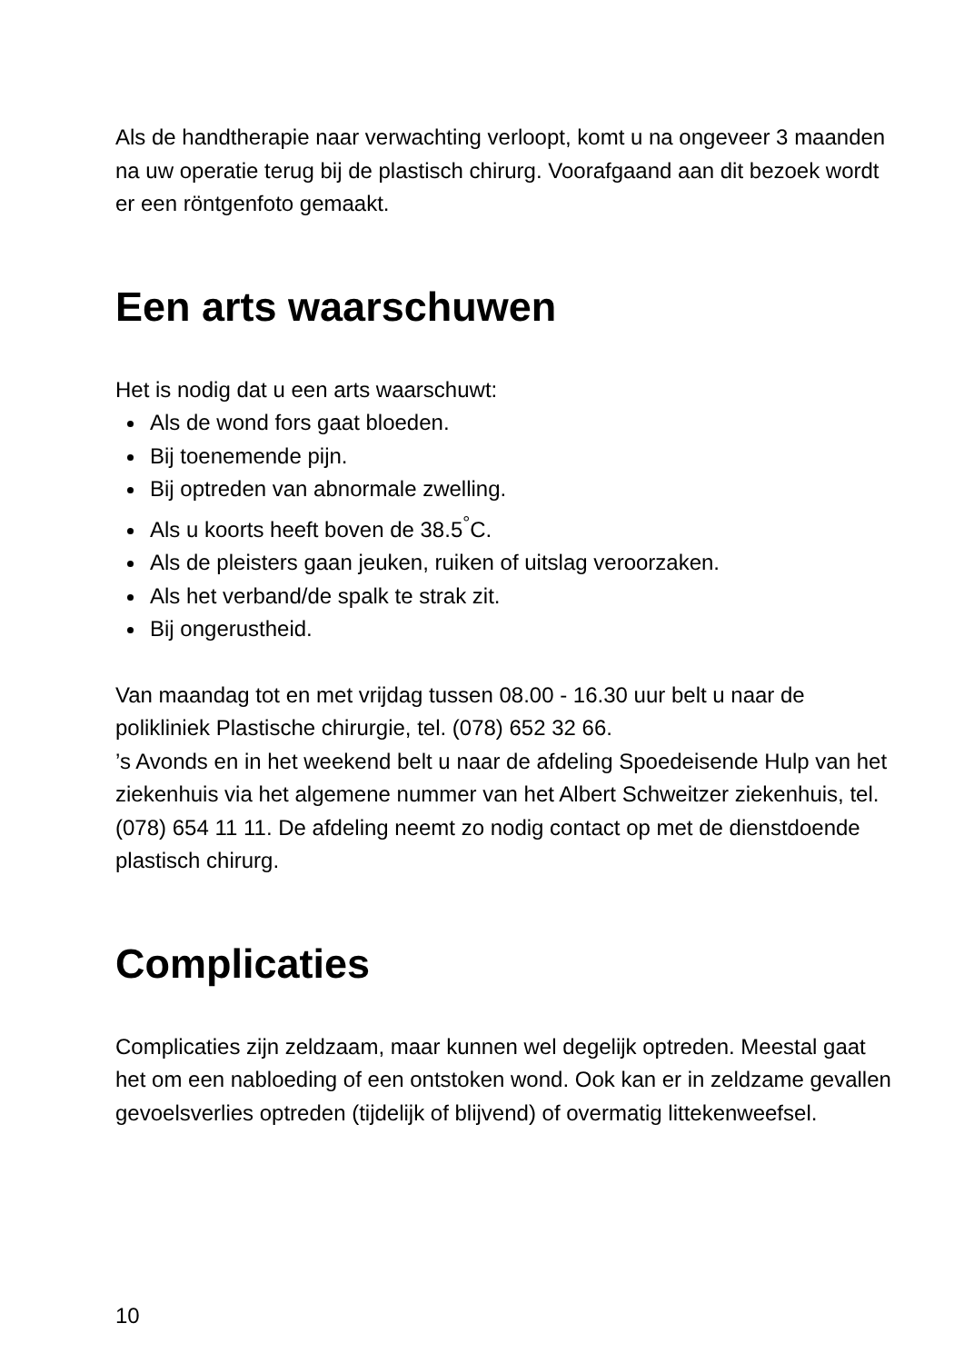Als de handtherapie naar verwachting verloopt, komt u na ongeveer 3 maanden na uw operatie terug bij de plastisch chirurg. Voorafgaand aan dit bezoek wordt er een röntgenfoto gemaakt.
Een arts waarschuwen
Het is nodig dat u een arts waarschuwt:
Als de wond fors gaat bloeden.
Bij toenemende pijn.
Bij optreden van abnormale zwelling.
Als u koorts heeft boven de 38.5<sup>°</sup>C.
Als de pleisters gaan jeuken, ruiken of uitslag veroorzaken.
Als het verband/de spalk te strak zit.
Bij ongerustheid.
Van maandag tot en met vrijdag tussen 08.00 - 16.30 uur belt u naar de polikliniek Plastische chirurgie, tel. (078) 652 32 66.
’s Avonds en in het weekend belt u naar de afdeling Spoedeisende Hulp van het ziekenhuis via het algemene nummer van het Albert Schweitzer ziekenhuis, tel. (078) 654 11 11. De afdeling neemt zo nodig contact op met de dienstdoende plastisch chirurg.
Complicaties
Complicaties zijn zeldzaam, maar kunnen wel degelijk optreden. Meestal gaat het om een nabloeding of een ontstoken wond. Ook kan er in zeldzame gevallen gevoelsverlies optreden (tijdelijk of blijvend) of overmatig littekenweefsel.
10